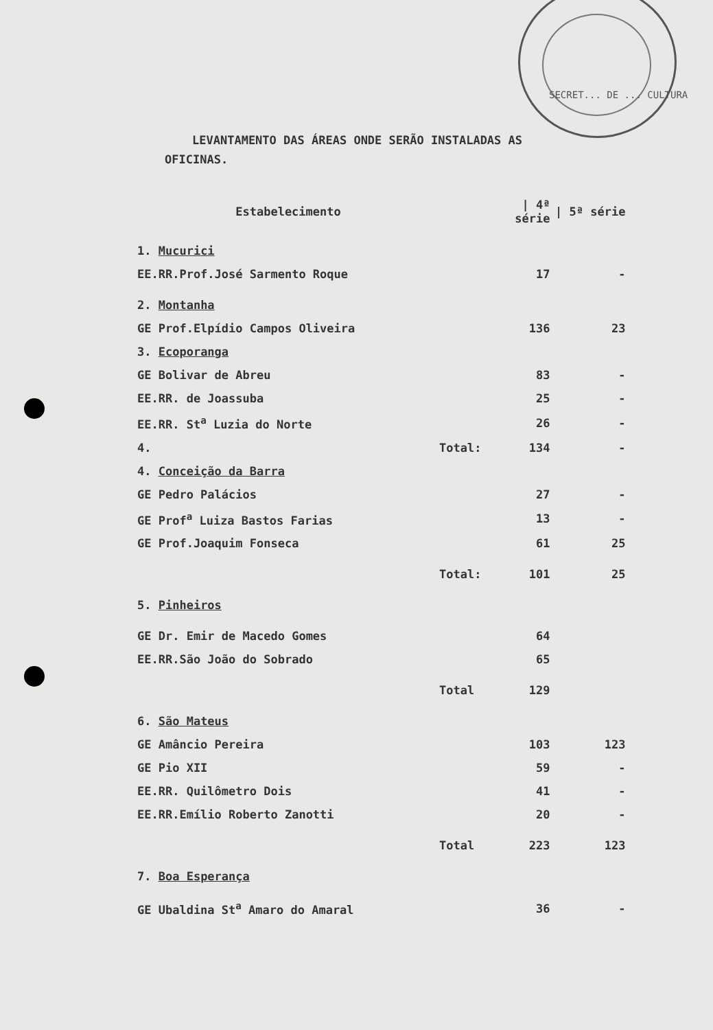SECRET... DE ... CULTURA
LEVANTAMENTO DAS ÁREAS ONDE SERÃO INSTALADAS AS
OFICINAS.
| Estabelecimento | | / 4ª série | / 5ª série |
| --- | --- | --- | --- |
| 1. Mucurici | | | |
| EE.RR.Prof.José Sarmento Roque | | 17 | - |
| 2. Montanha | | | |
| GE Prof.Elpídio Campos Oliveira | | 136 | 23 |
| 3. Ecoporanga | | | |
| GE Bolivar de Abreu | | 83 | - |
| EE.RR. de Joassuba | | 25 | - |
| EE.RR. St<sup>a</sup> Luzia do Norte | | 26 | - |
| 4. | Total: | 134 | - |
| 4. Conceição da Barra | | | |
| GE Pedro Palácios | | 27 | - |
| GE Prof<sup>a</sup> Luiza Bastos Farias | | 13 | - |
| GE Prof.Joaquim Fonseca | | 61 | 25 |
| | Total: | 101 | 25 |
| 5. Pinheiros | | | |
| GE Dr. Emir de Macedo Gomes | | 64 | |
| EE.RR.São João do Sobrado | | 65 | |
| | Total | 129 | |
| 6. São Mateus | | | |
| GE Amâncio Pereira | | 103 | 123 |
| GE Pio XII | | 59 | - |
| EE.RR. Quilômetro Dois | | 41 | - |
| EE.RR.Emílio Roberto Zanotti | | 20 | - |
| | Total | 223 | 123 |
| 7. Boa Esperança | | | |
| GE Ubaldina St<sup>a</sup> Amaro do Amaral | | 36 | - |